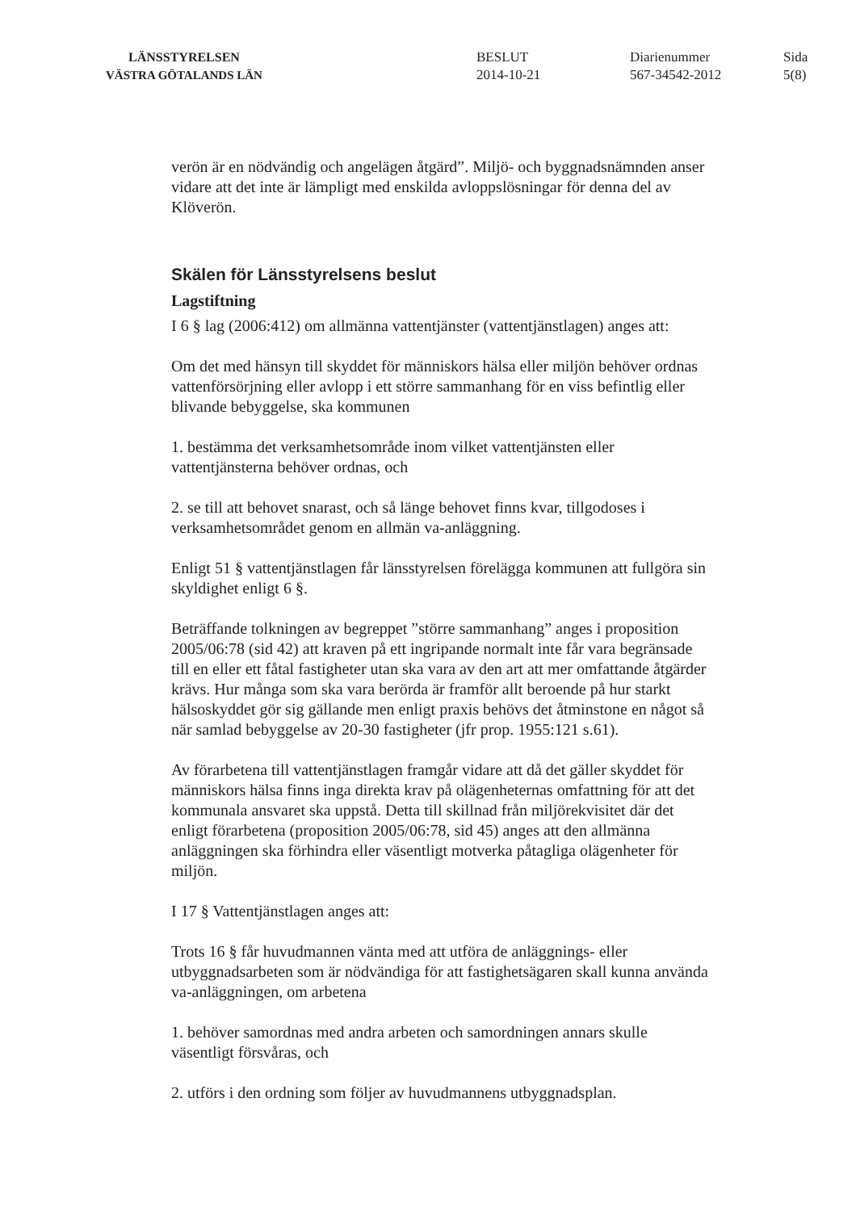LÄNSSTYRELSEN
VÄSTRA GÖTALANDS LÄN
BESLUT
2014-10-21
Diarienummer
567-34542-2012
Sida
5(8)
verön är en nödvändig och angelägen åtgärd”. Miljö- och byggnadsnämnden anser vidare att det inte är lämpligt med enskilda avloppslösningar för denna del av Klöverön.
Skälen för Länsstyrelsens beslut
Lagstiftning
I 6 § lag (2006:412) om allmänna vattentjänster (vattentjänstlagen) anges att:
Om det med hänsyn till skyddet för människors hälsa eller miljön behöver ordnas vattenförsörjning eller avlopp i ett större sammanhang för en viss befintlig eller blivande bebyggelse, ska kommunen
1. bestämma det verksamhetsområde inom vilket vattentjänsten eller vattentjänsterna behöver ordnas, och
2. se till att behovet snarast, och så länge behovet finns kvar, tillgodoses i verksamhetsområdet genom en allmän va-anläggning.
Enligt 51 § vattentjänstlagen får länsstyrelsen förelägga kommunen att fullgöra sin skyldighet enligt 6 §.
Beträffande tolkningen av begreppet ”större sammanhang” anges i proposition 2005/06:78 (sid 42) att kraven på ett ingripande normalt inte får vara begränsade till en eller ett fåtal fastigheter utan ska vara av den art att mer omfattande åtgärder krävs. Hur många som ska vara berörda är framför allt beroende på hur starkt hälsoskyddet gör sig gällande men enligt praxis behövs det åtminstone en något så när samlad bebyggelse av 20-30 fastigheter (jfr prop. 1955:121 s.61).
Av förarbetena till vattentjänstlagen framgår vidare att då det gäller skyddet för människors hälsa finns inga direkta krav på olägenheternas omfattning för att det kommunala ansvaret ska uppstå. Detta till skillnad från miljörekvisitet där det enligt förarbetena (proposition 2005/06:78, sid 45) anges att den allmänna anläggningen ska förhindra eller väsentligt motverka påtagliga olägenheter för miljön.
I 17 § Vattentjänstlagen anges att:
Trots 16 § får huvudmannen vänta med att utföra de anläggnings- eller utbyggnadsarbeten som är nödvändiga för att fastighetsägaren skall kunna använda va-anläggningen, om arbetena
1. behöver samordnas med andra arbeten och samordningen annars skulle väsentligt försvåras, och
2. utförs i den ordning som följer av huvudmannens utbyggnadsplan.